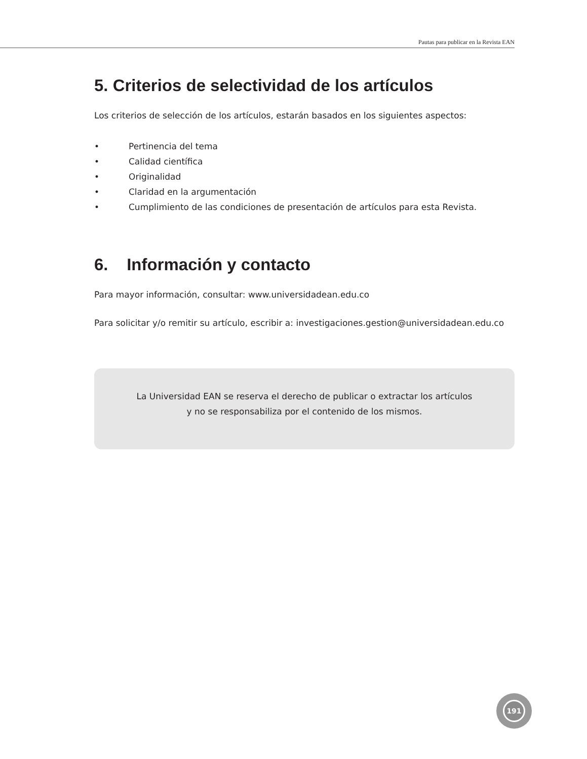Pautas para publicar en la Revista EAN
5. Criterios de selectividad de los artículos
Los criterios de selección de los artículos, estarán basados en los siguientes aspectos:
• Pertinencia del tema
• Calidad científica
• Originalidad
• Claridad en la argumentación
• Cumplimiento de las condiciones de presentación de artículos para esta Revista.
6. Información y contacto
Para mayor información, consultar: www.universidadean.edu.co
Para solicitar y/o remitir su artículo, escribir a: investigaciones.gestion@universidadean.edu.co
La Universidad EAN se reserva el derecho de publicar o extractar los artículos
y no se responsabiliza por el contenido de los mismos.
191